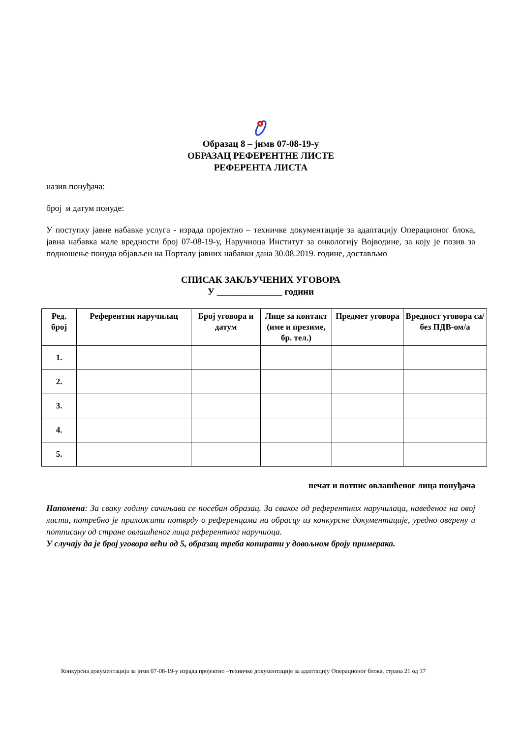Образац 8 – јнмв 07-08-19-у
ОБРАЗАЦ РЕФЕРЕНТНЕ ЛИСТЕ
РЕФЕРЕНТА ЛИСТА
назив понуђача:
број и датум понуде:
У поступку јавне набавке услуга - израда пројектно – техничке документације за адаптацију Операционог блока, јавна набавка мале вредности број 07-08-19-у, Наручиоца Институт за онкологију Војводине, за коју је позив за подношење понуда објављен на Порталу јавних набавки дана 30.08.2019. године, достављмо
СПИСАК ЗАКЉУЧЕНИХ УГОВОРА
У ______________ години
| Ред. број | Референтни наручилац | Број уговора и датум | Лице за контакт (име и презиме, бр. тел.) | Предмет уговора | Вредност уговора са/без ПДВ-ом/а |
| --- | --- | --- | --- | --- | --- |
| 1. | | | | | |
| 2. | | | | | |
| 3. | | | | | |
| 4. | | | | | |
| 5. | | | | | |
печат и потпис овлашћеног лица понуђача
Напомена: За сваку годину сачињава се посебан образац. За сваког од референтних наручилаца, наведеног на овој листи, потребно је приложити потврду о референцама на обрасцу из конкурсне документације, уредно оверену и потписану од стране овлашћеног лица референтног наручиоца.
У случају да је број уговора већи од 5, образац треба копирати у довољном броју примерака.
Конкурсна документација за јнмв 07-08-19-у израда пројектно –техничке документације за адаптацију Операционог блока, страна 21 од 37